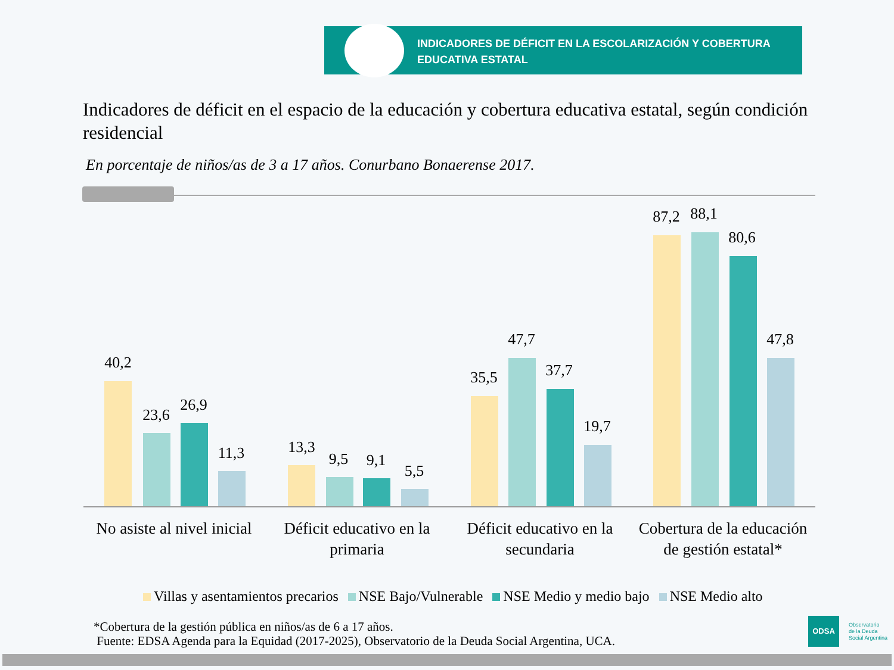INDICADORES DE DÉFICIT EN LA ESCOLARIZACIÓN Y COBERTURA
EDUCATIVA ESTATAL
Indicadores de déficit en el espacio de la educación y cobertura educativa estatal, según condición residencial
En porcentaje de niños/as de 3 a 17 años. Conurbano Bonaerense 2017.
40,2
23,6
26,9
11,3 13,3
9,5 9,1
5,5
35,5
47,7
37,7
19,7
87,2 88,1
80,6
47,8
No asiste al nivel inicial
Déficit educativo en la primaria
Déficit educativo en la secundaria
Cobertura de la educación de gestión estatal*
Villas y asentamientos precarios NSE Bajo/Vulnerable NSE Medio y medio bajo NSE Medio alto
*Cobertura de la gestión pública en niños/as de 6 a 17 años.
Fuente: EDSA Agenda para la Equidad (2017-2025), Observatorio de la Deuda Social Argentina, UCA.
ODSA
Observatorio
de la Deuda
Social Argentina